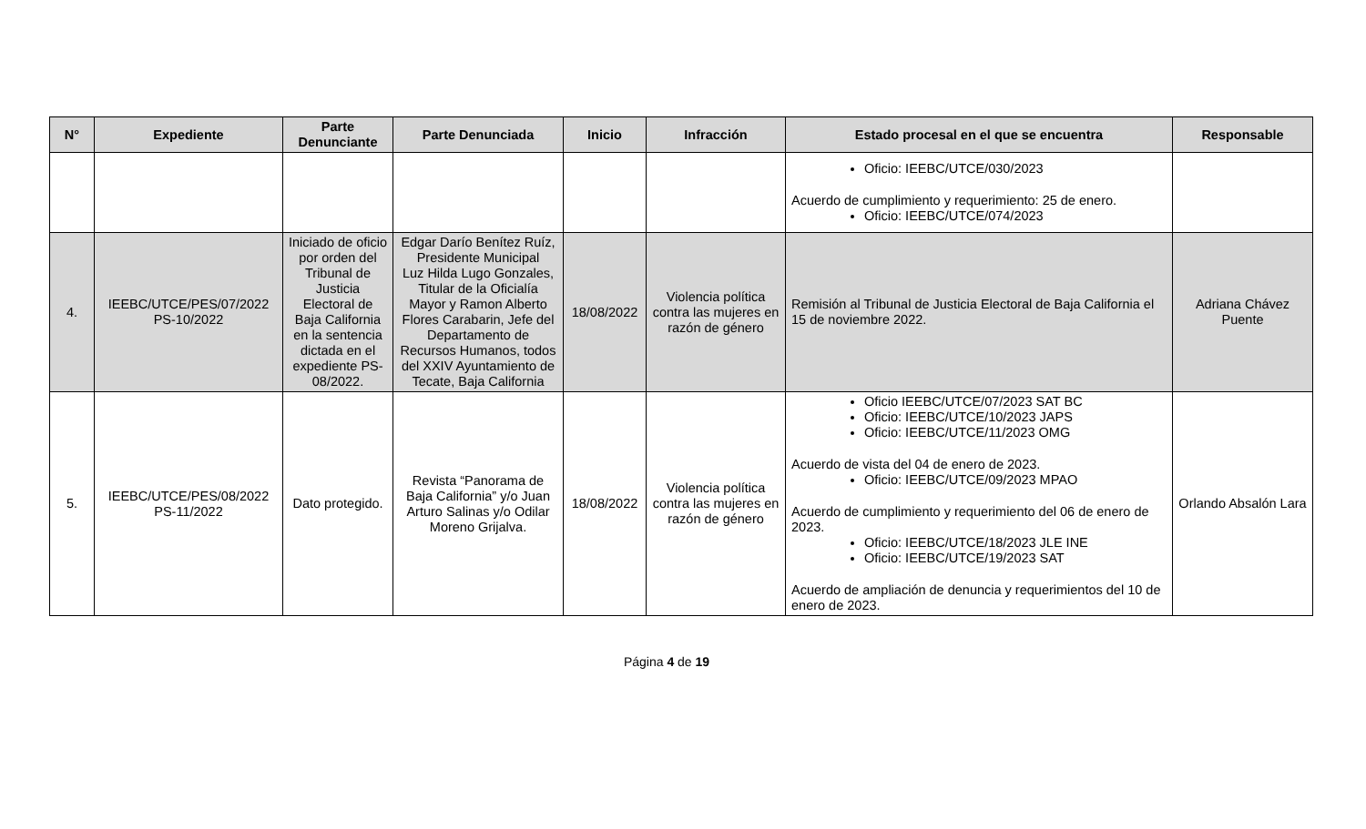| N° | Expediente | Parte Denunciante | Parte Denunciada | Inicio | Infracción | Estado procesal en el que se encuentra | Responsable |
| --- | --- | --- | --- | --- | --- | --- | --- |
| | | | | | | Oficio: IEEBC/UTCE/030/2023 Acuerdo de cumplimiento y requerimiento: 25 de enero. Oficio: IEEBC/UTCE/074/2023 | |
| 4. | IEEBC/UTCE/PES/07/2022 PS-10/2022 | Iniciado de oficio por orden del Tribunal de Justicia Electoral de Baja California en la sentencia dictada en el expediente PS-08/2022. | Edgar Darío Benítez Ruíz, Presidente Municipal Luz Hilda Lugo Gonzales, Titular de la Oficialía Mayor y Ramon Alberto Flores Carabarin, Jefe del Departamento de Recursos Humanos, todos del XXIV Ayuntamiento de Tecate, Baja California | 18/08/2022 | Violencia política contra las mujeres en razón de género | Remisión al Tribunal de Justicia Electoral de Baja California el 15 de noviembre 2022. | Adriana Chávez Puente |
| 5. | IEEBC/UTCE/PES/08/2022 PS-11/2022 | Dato protegido. | Revista “Panorama de Baja California” y/o Juan Arturo Salinas y/o Odilar Moreno Grijalva. | 18/08/2022 | Violencia política contra las mujeres en razón de género | Oficio IEEBC/UTCE/07/2023 SAT BC Oficio: IEEBC/UTCE/10/2023 JAPS Oficio: IEEBC/UTCE/11/2023 OMG Acuerdo de vista del 04 de enero de 2023. Oficio: IEEBC/UTCE/09/2023 MPAO Acuerdo de cumplimiento y requerimiento del 06 de enero de 2023. Oficio: IEEBC/UTCE/18/2023 JLE INE Oficio: IEEBC/UTCE/19/2023 SAT Acuerdo de ampliación de denuncia y requerimientos del 10 de enero de 2023. | Orlando Absalón Lara |
Página 4 de 19